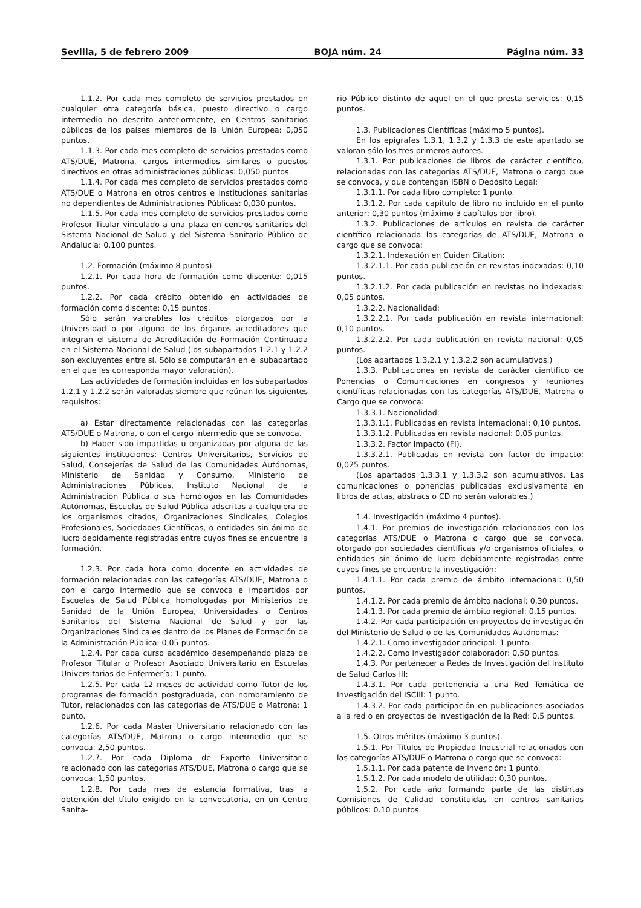Sevilla, 5 de febrero 2009 BOJA núm. 24 Página núm. 33
1.1.2. Por cada mes completo de servicios prestados en cualquier otra categoría básica, puesto directivo o cargo intermedio no descrito anteriormente, en Centros sanitarios públicos de los países miembros de la Unión Europea: 0,050 puntos.
1.1.3. Por cada mes completo de servicios prestados como ATS/DUE, Matrona, cargos intermedios similares o puestos directivos en otras administraciones públicas: 0,050 puntos.
1.1.4. Por cada mes completo de servicios prestados como ATS/DUE o Matrona en otros centros e instituciones sanitarias no dependientes de Administraciones Públicas: 0,030 puntos.
1.1.5. Por cada mes completo de servicios prestados como Profesor Titular vinculado a una plaza en centros sanitarios del Sistema Nacional de Salud y del Sistema Sanitario Público de Andalucía: 0,100 puntos.
1.2. Formación (máximo 8 puntos).
1.2.1. Por cada hora de formación como discente: 0,015 puntos.
1.2.2. Por cada crédito obtenido en actividades de formación como discente: 0,15 puntos.
Sólo serán valorables los créditos otorgados por la Universidad o por alguno de los órganos acreditadores que integran el sistema de Acreditación de Formación Continuada en el Sistema Nacional de Salud (los subapartados 1.2.1 y 1.2.2 son excluyentes entre sí. Sólo se computarán en el subapartado en el que les corresponda mayor valoración).
Las actividades de formación incluidas en los subapartados 1.2.1 y 1.2.2 serán valoradas siempre que reúnan los siguientes requisitos:
a) Estar directamente relacionadas con las categorías ATS/DUE o Matrona, o con el cargo intermedio que se convoca.
b) Haber sido impartidas u organizadas por alguna de las siguientes instituciones: Centros Universitarios, Servicios de Salud, Consejerías de Salud de las Comunidades Autónomas, Ministerio de Sanidad y Consumo, Ministerio de Administraciones Públicas, Instituto Nacional de la Administración Pública o sus homólogos en las Comunidades Autónomas, Escuelas de Salud Pública adscritas a cualquiera de los organismos citados, Organizaciones Sindicales, Colegios Profesionales, Sociedades Científicas, o entidades sin ánimo de lucro debidamente registradas entre cuyos fines se encuentre la formación.
1.2.3. Por cada hora como docente en actividades de formación relacionadas con las categorías ATS/DUE, Matrona o con el cargo intermedio que se convoca e impartidos por Escuelas de Salud Pública homologadas por Ministerios de Sanidad de la Unión Europea, Universidades o Centros Sanitarios del Sistema Nacional de Salud y por las Organizaciones Sindicales dentro de los Planes de Formación de la Administración Pública: 0,05 puntos.
1.2.4. Por cada curso académico desempeñando plaza de Profesor Titular o Profesor Asociado Universitario en Escuelas Universitarias de Enfermería: 1 punto.
1.2.5. Por cada 12 meses de actividad como Tutor de los programas de formación postgraduada, con nombramiento de Tutor, relacionados con las categorías de ATS/DUE o Matrona: 1 punto.
1.2.6. Por cada Máster Universitario relacionado con las categorías ATS/DUE, Matrona o cargo intermedio que se convoca: 2,50 puntos.
1.2.7. Por cada Diploma de Experto Universitario relacionado con las categorías ATS/DUE, Matrona o cargo que se convoca: 1,50 puntos.
1.2.8. Por cada mes de estancia formativa, tras la obtención del título exigido en la convocatoria, en un Centro Sanita-
rio Público distinto de aquel en el que presta servicios: 0,15 puntos.
1.3. Publicaciones Científicas (máximo 5 puntos).
En los epígrafes 1.3.1, 1.3.2 y 1.3.3 de este apartado se valoran sólo los tres primeros autores.
1.3.1. Por publicaciones de libros de carácter científico, relacionadas con las categorías ATS/DUE, Matrona o cargo que se convoca, y que contengan ISBN o Depósito Legal:
1.3.1.1. Por cada libro completo: 1 punto.
1.3.1.2. Por cada capítulo de libro no incluido en el punto anterior: 0,30 puntos (máximo 3 capítulos por libro).
1.3.2. Publicaciones de artículos en revista de carácter científico relacionada las categorías de ATS/DUE, Matrona o cargo que se convoca:
1.3.2.1. Indexación en Cuiden Citation:
1.3.2.1.1. Por cada publicación en revistas indexadas: 0,10 puntos.
1.3.2.1.2. Por cada publicación en revistas no indexadas: 0,05 puntos.
1.3.2.2. Nacionalidad:
1.3.2.2.1. Por cada publicación en revista internacional: 0,10 puntos.
1.3.2.2.2. Por cada publicación en revista nacional: 0,05 puntos.
(Los apartados 1.3.2.1 y 1.3.2.2 son acumulativos.)
1.3.3. Publicaciones en revista de carácter científico de Ponencias o Comunicaciones en congresos y reuniones científicas relacionadas con las categorías ATS/DUE, Matrona o Cargo que se convoca:
1.3.3.1. Nacionalidad:
1.3.3.1.1. Publicadas en revista internacional: 0,10 puntos.
1.3.3.1.2. Publicadas en revista nacional: 0,05 puntos.
1.3.3.2. Factor Impacto (FI).
1.3.3.2.1. Publicadas en revista con factor de impacto: 0,025 puntos.
(Los apartados 1.3.3.1 y 1.3.3.2 son acumulativos. Las comunicaciones o ponencias publicadas exclusivamente en libros de actas, abstracs o CD no serán valorables.)
1.4. Investigación (máximo 4 puntos).
1.4.1. Por premios de investigación relacionados con las categorías ATS/DUE o Matrona o cargo que se convoca, otorgado por sociedades científicas y/o organismos oficiales, o entidades sin ánimo de lucro debidamente registradas entre cuyos fines se encuentre la investigación:
1.4.1.1. Por cada premio de ámbito internacional: 0,50 puntos.
1.4.1.2. Por cada premio de ámbito nacional: 0,30 puntos.
1.4.1.3. Por cada premio de ámbito regional: 0,15 puntos.
1.4.2. Por cada participación en proyectos de investigación del Ministerio de Salud o de las Comunidades Autónomas:
1.4.2.1. Como investigador principal: 1 punto.
1.4.2.2. Como investigador colaborador: 0,50 puntos.
1.4.3. Por pertenecer a Redes de Investigación del Instituto de Salud Carlos III:
1.4.3.1. Por cada pertenencia a una Red Temática de Investigación del ISCIII: 1 punto.
1.4.3.2. Por cada participación en publicaciones asociadas a la red o en proyectos de investigación de la Red: 0,5 puntos.
1.5. Otros méritos (máximo 3 puntos).
1.5.1. Por Títulos de Propiedad Industrial relacionados con las categorías ATS/DUE o Matrona o cargo que se convoca:
1.5.1.1. Por cada patente de invención: 1 punto.
1.5.1.2. Por cada modelo de utilidad: 0,30 puntos.
1.5.2. Por cada año formando parte de las distintas Comisiones de Calidad constituidas en centros sanitarios públicos: 0.10 puntos.